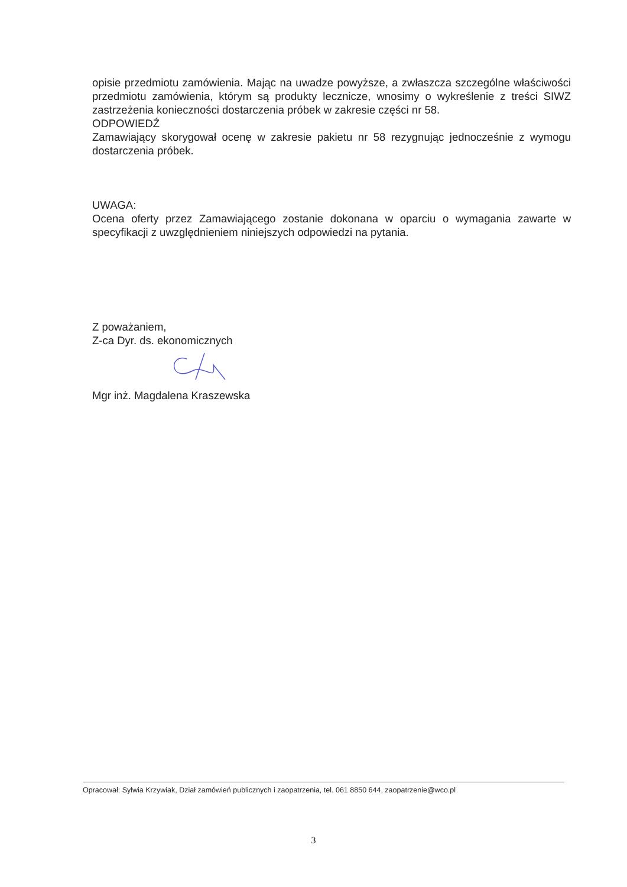opisie przedmiotu zamówienia. Mając na uwadze powyższe, a zwłaszcza szczególne właściwości przedmiotu zamówienia, którym są produkty lecznicze, wnosimy o wykreślenie z treści SIWZ zastrzeżenia konieczności dostarczenia próbek w zakresie części nr 58.
ODPOWIEDŹ
Zamawiający skorygował ocenę w zakresie pakietu nr 58 rezygnując jednocześnie z wymogu dostarczenia próbek.
UWAGA:
Ocena oferty przez Zamawiającego zostanie dokonana w oparciu o wymagania zawarte w specyfikacji z uwzględnieniem niniejszych odpowiedzi na pytania.
Z poważaniem,
Z-ca Dyr. ds. ekonomicznych
Mgr inż. Magdalena Kraszewska
Opracował: Sylwia Krzywiak, Dział zamówień publicznych i zaopatrzenia, tel. 061 8850 644, zaopatrzenie@wco.pl
3